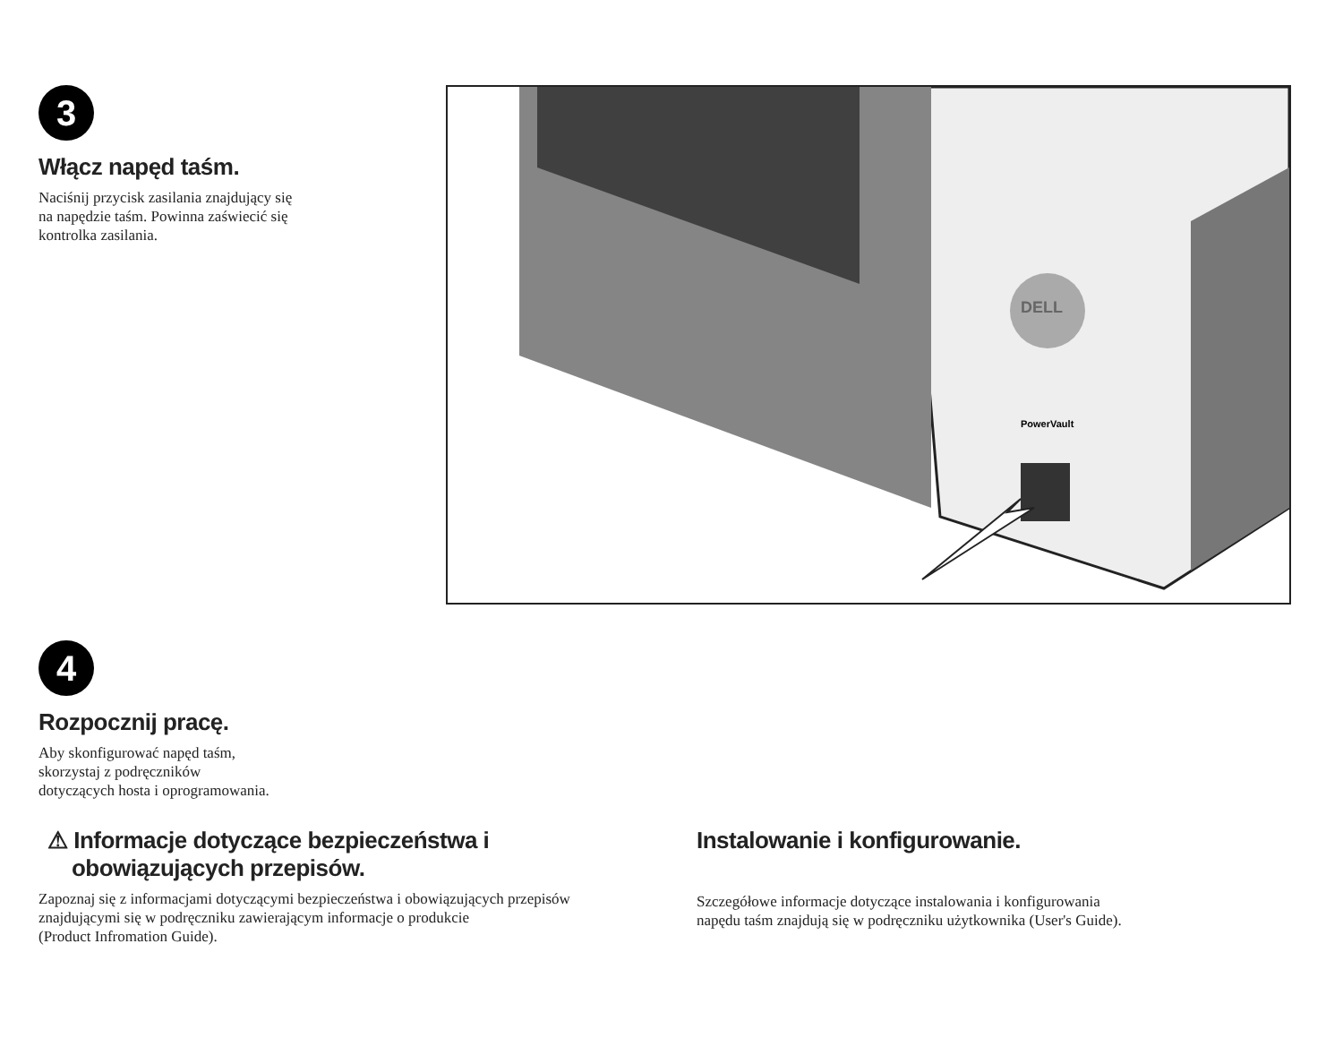3
Włącz napęd taśm.
Naciśnij przycisk zasilania znajdujący się
na napędzie taśm. Powinna zaświecić się
kontrolka zasilania.
DELL
PowerVault
4
Rozpocznij pracę.
Aby skonfigurować napęd taśm,
skorzystaj z podręczników
dotyczących hosta i oprogramowania.
⚠ Informacje dotyczące bezpieczeństwa i
obowiązujących przepisów.
Zapoznaj się z informacjami dotyczącymi bezpieczeństwa i obowiązujących przepisów
znajdującymi się w podręczniku zawierającym informacje o produkcie
(Product Infromation Guide).
Instalowanie i konfigurowanie.
Szczegółowe informacje dotyczące instalowania i konfigurowania
napędu taśm znajdują się w podręczniku użytkownika (User's Guide).